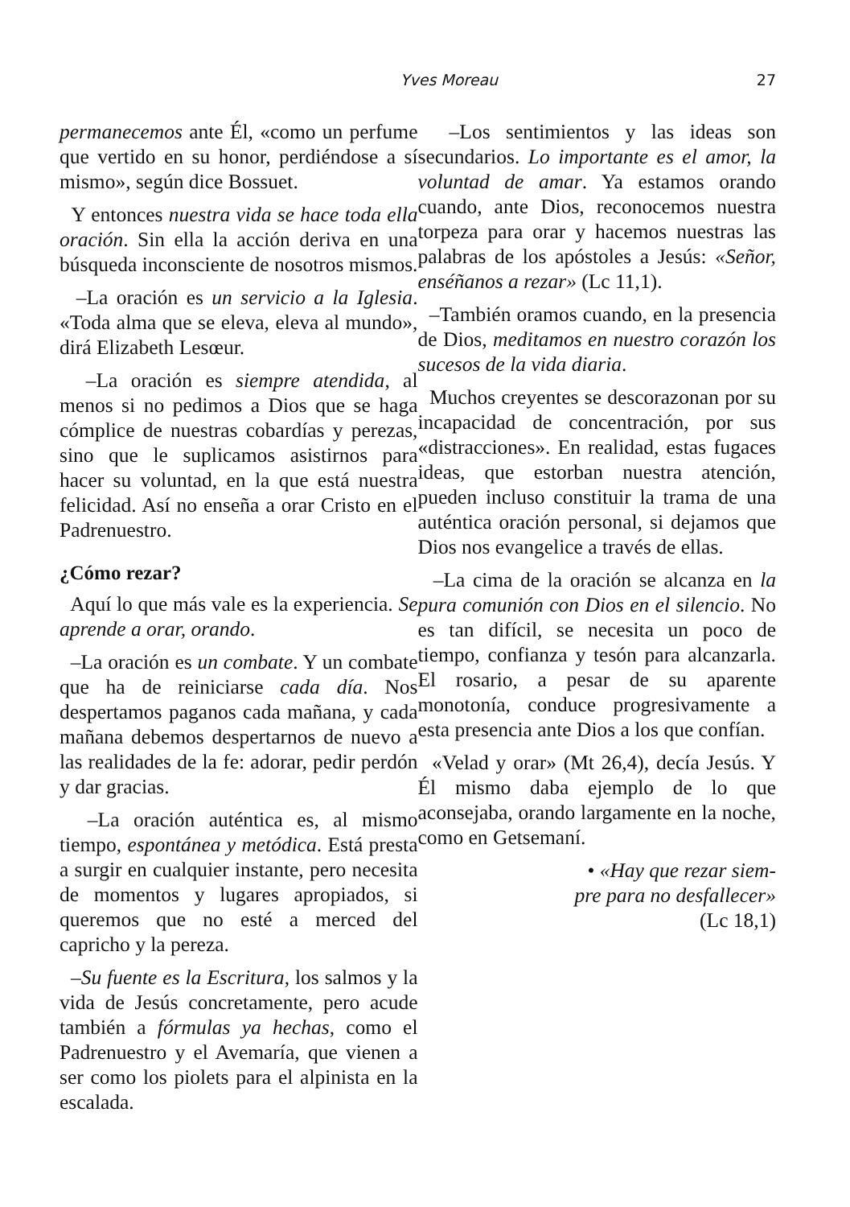Yves Moreau
27
permanecemos ante Él, «como un perfume que vertido en su honor, perdiéndose a sí mismo», según dice Bossuet.
Y entonces nuestra vida se hace toda ella oración. Sin ella la acción deriva en una búsqueda inconsciente de nosotros mismos.
–La oración es un servicio a la Iglesia. «Toda alma que se eleva, eleva al mundo», dirá Elizabeth Lesœur.
–La oración es siempre atendida, al menos si no pedimos a Dios que se haga cómplice de nuestras cobardías y perezas, sino que le suplicamos asistirnos para hacer su voluntad, en la que está nuestra felicidad. Así no enseña a orar Cristo en el Padrenuestro.
¿Cómo rezar?
Aquí lo que más vale es la experiencia. Se aprende a orar, orando.
–La oración es un combate. Y un combate que ha de reiniciarse cada día. Nos despertamos paganos cada mañana, y cada mañana debemos despertarnos de nuevo a las realidades de la fe: adorar, pedir perdón y dar gracias.
–La oración auténtica es, al mismo tiempo, espontánea y metódica. Está presta a surgir en cualquier instante, pero necesita de momentos y lugares apropiados, si queremos que no esté a merced del capricho y la pereza.
–Su fuente es la Escritura, los salmos y la vida de Jesús concretamente, pero acude también a fórmulas ya hechas, como el Padrenuestro y el Avemaría, que vienen a ser como los piolets para el alpinista en la escalada.
–Los sentimientos y las ideas son secundarios. Lo importante es el amor, la voluntad de amar. Ya estamos orando cuando, ante Dios, reconocemos nuestra torpeza para orar y hacemos nuestras las palabras de los apóstoles a Jesús: «Señor, enséñanos a rezar» (Lc 11,1).
–También oramos cuando, en la presencia de Dios, meditamos en nuestro corazón los sucesos de la vida diaria.
Muchos creyentes se descorazonan por su incapacidad de concentración, por sus «distracciones». En realidad, estas fugaces ideas, que estorban nuestra atención, pueden incluso constituir la trama de una auténtica oración personal, si dejamos que Dios nos evangelice a través de ellas.
–La cima de la oración se alcanza en la pura comunión con Dios en el silencio. No es tan difícil, se necesita un poco de tiempo, confianza y tesón para alcanzarla. El rosario, a pesar de su aparente monotonía, conduce progresivamente a esta presencia ante Dios a los que confían.
«Velad y orar» (Mt 26,4), decía Jesús. Y Él mismo daba ejemplo de lo que aconsejaba, orando largamente en la noche, como en Getsemaní.
• «Hay que rezar siem-
pre para no desfallecer»
(Lc 18,1)